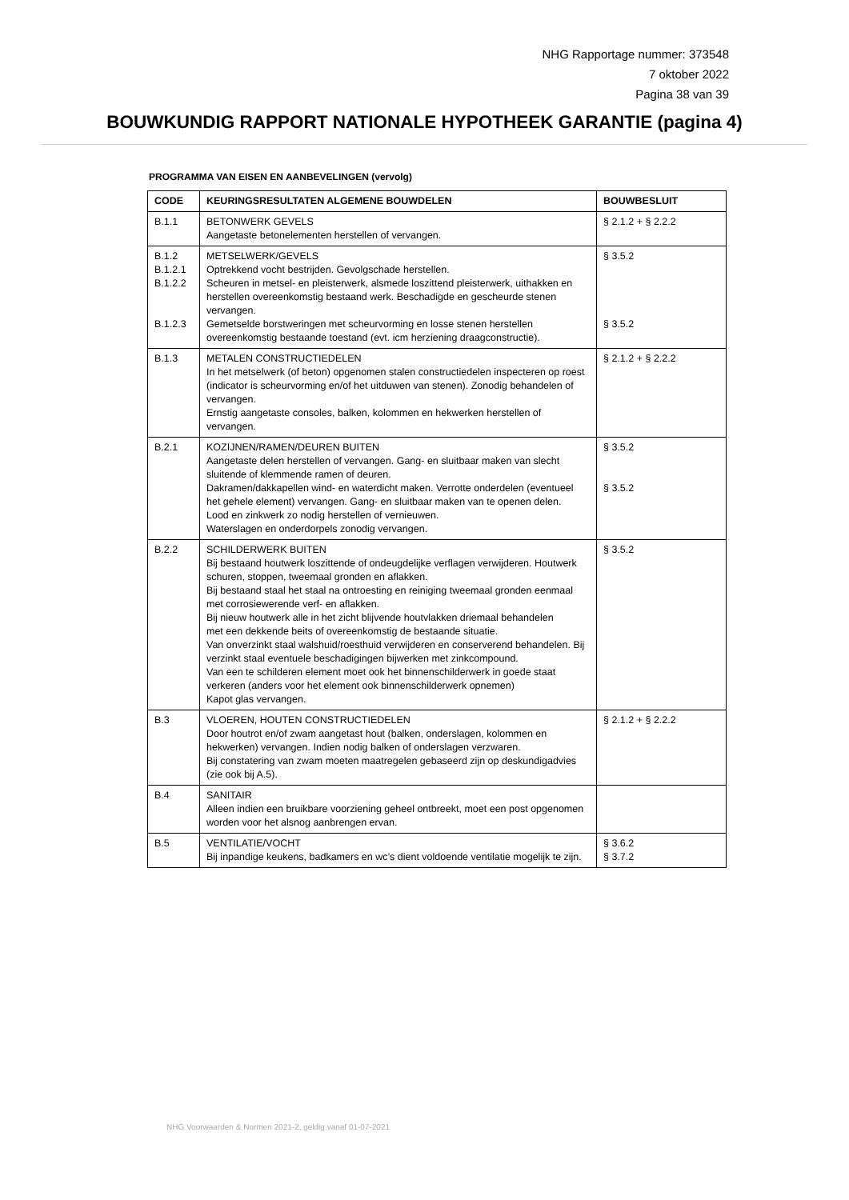NHG Rapportage nummer: 373548
7 oktober 2022
Pagina 38 van 39
BOUWKUNDIG RAPPORT NATIONALE HYPOTHEEK GARANTIE (pagina 4)
PROGRAMMA VAN EISEN EN AANBEVELINGEN (vervolg)
| CODE | KEURINGSRESULTATEN ALGEMENE BOUWDELEN | BOUWBESLUIT |
| --- | --- | --- |
| B.1.1 | BETONWERK GEVELS Aangetaste betonelementen herstellen of vervangen. | § 2.1.2 + § 2.2.2 |
| B.1.2 B.1.2.1 B.1.2.2 B.1.2.3 | METSELWERK/GEVELS Optrekkend vocht bestrijden. Gevolgschade herstellen. Scheuren in metsel- en pleisterwerk, alsmede loszittend pleisterwerk, uithakken en herstellen overeenkomstig bestaand werk. Beschadigde en gescheurde stenen vervangen. Gemetselde borstweringen met scheurvorming en losse stenen herstellen overeenkomstig bestaande toestand (evt. icm herziening draagconstructie). | § 3.5.2 § 3.5.2 |
| B.1.3 | METALEN CONSTRUCTIEDELEN In het metselwerk (of beton) opgenomen stalen constructiedelen inspecteren op roest (indicator is scheurvorming en/of het uitduwen van stenen). Zonodig behandelen of vervangen. Ernstig aangetaste consoles, balken, kolommen en hekwerken herstellen of vervangen. | § 2.1.2 + § 2.2.2 |
| B.2.1 | KOZIJNEN/RAMEN/DEUREN BUITEN Aangetaste delen herstellen of vervangen. Gang- en sluitbaar maken van slecht sluitende of klemmende ramen of deuren. Dakramen/dakkapellen wind- en waterdicht maken. Verrotte onderdelen (eventueel het gehele element) vervangen. Gang- en sluitbaar maken van te openen delen. Lood en zinkwerk zo nodig herstellen of vernieuwen. Waterslagen en onderdorpels zonodig vervangen. | § 3.5.2 § 3.5.2 |
| B.2.2 | SCHILDERWERK BUITEN Bij bestaand houtwerk loszittende of ondeugdelijke verflagen verwijderen. Houtwerk schuren, stoppen, tweemaal gronden en aflakken. Bij bestaand staal het staal na ontroesting en reiniging tweemaal gronden eenmaal met corrosiewerende verf- en aflakken. Bij nieuw houtwerk alle in het zicht blijvende houtvlakken driemaal behandelen met een dekkende beits of overeenkomstig de bestaande situatie. Van onverzinkt staal walshuid/roesthuid verwijderen en conserverend behandelen. Bij verzinkt staal eventuele beschadigingen bijwerken met zinkcompound. Van een te schilderen element moet ook het binnenschilderwerk in goede staat verkeren (anders voor het element ook binnenschilderwerk opnemen) Kapot glas vervangen. | § 3.5.2 |
| B.3 | VLOEREN, HOUTEN CONSTRUCTIEDELEN Door houtrot en/of zwam aangetast hout (balken, onderslagen, kolommen en hekwerken) vervangen. Indien nodig balken of onderslagen verzwaren. Bij constatering van zwam moeten maatregelen gebaseerd zijn op deskundigadvies (zie ook bij A.5). | § 2.1.2 + § 2.2.2 |
| B.4 | SANITAIR Alleen indien een bruikbare voorziening geheel ontbreekt, moet een post opgenomen worden voor het alsnog aanbrengen ervan. | |
| B.5 | VENTILATIE/VOCHT Bij inpandige keukens, badkamers en wc’s dient voldoende ventilatie mogelijk te zijn. | § 3.6.2 § 3.7.2 |
NHG Voorwaarden & Normen 2021-2, geldig vanaf 01-07-2021